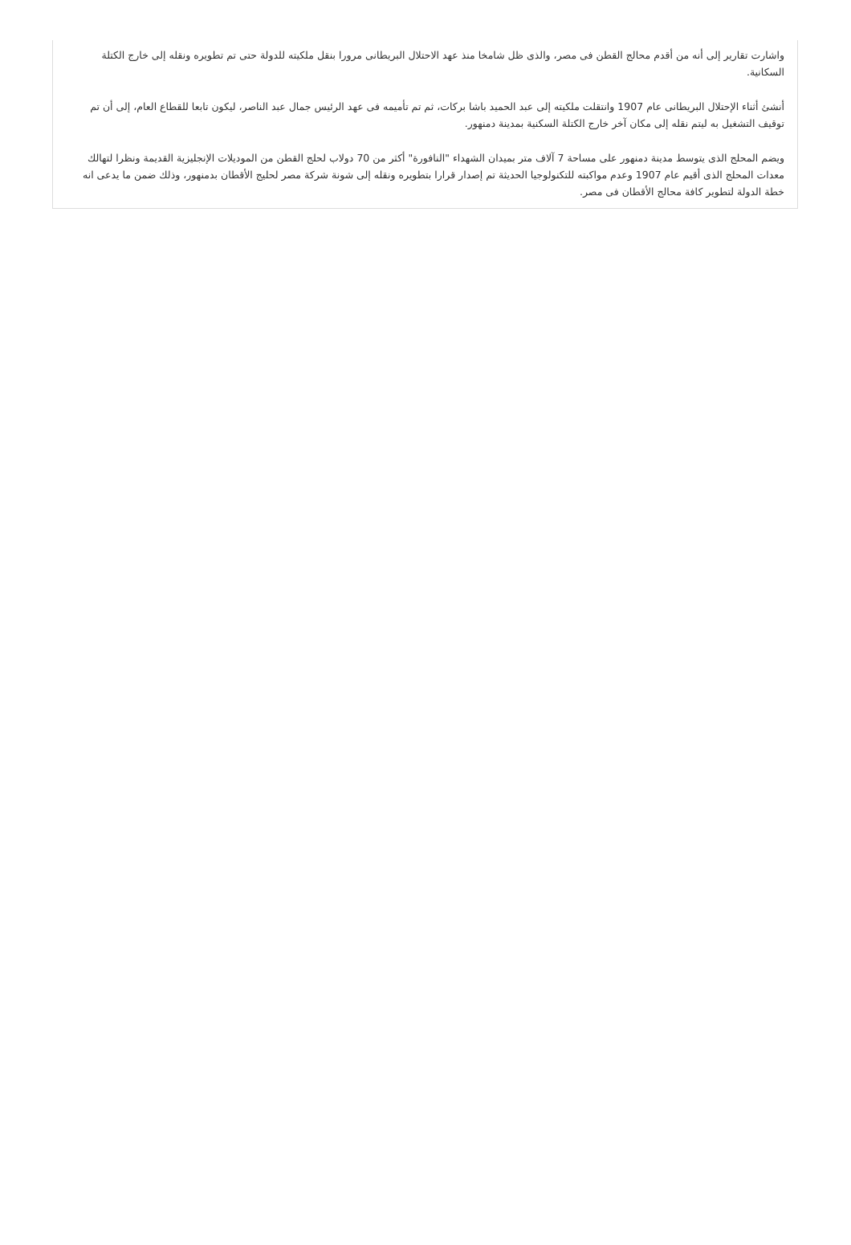واشارت تقارير إلى أنه من أقدم محالج القطن فى مصر، والذى ظل شامخا منذ عهد الاحتلال البريطانى مرورا بنقل ملكيته للدولة حتى تم تطويره ونقله إلى خارج الكتلة السكانية.
أنشئ أثناء الإحتلال البريطانى عام 1907 وانتقلت ملكيته إلى عبد الحميد باشا بركات، ثم تم تأميمه فى عهد الرئيس جمال عبد الناصر، ليكون تابعا للقطاع العام، إلى أن تم توقيف التشغيل به ليتم نقله إلى مكان آخر خارج الكتلة السكنية بمدينة دمنهور.
ويضم المحلج الذى يتوسط مدينة دمنهور على مساحة 7 آلاف متر بميدان الشهداء "النافورة" أكثر من 70 دولاب لحلج القطن من الموديلات الإنجليزية القديمة ونظرا لتهالك معدات المحلج الذى أقيم عام 1907 وعدم مواكبته للتكنولوجيا الحديثة تم إصدار قرارا بتطويره ونقله إلى شونة شركة مصر لحليج الأقطان بدمنهور، وذلك ضمن ما يدعى انه خطة الدولة لتطوير كافة محالج الأقطان فى مصر.